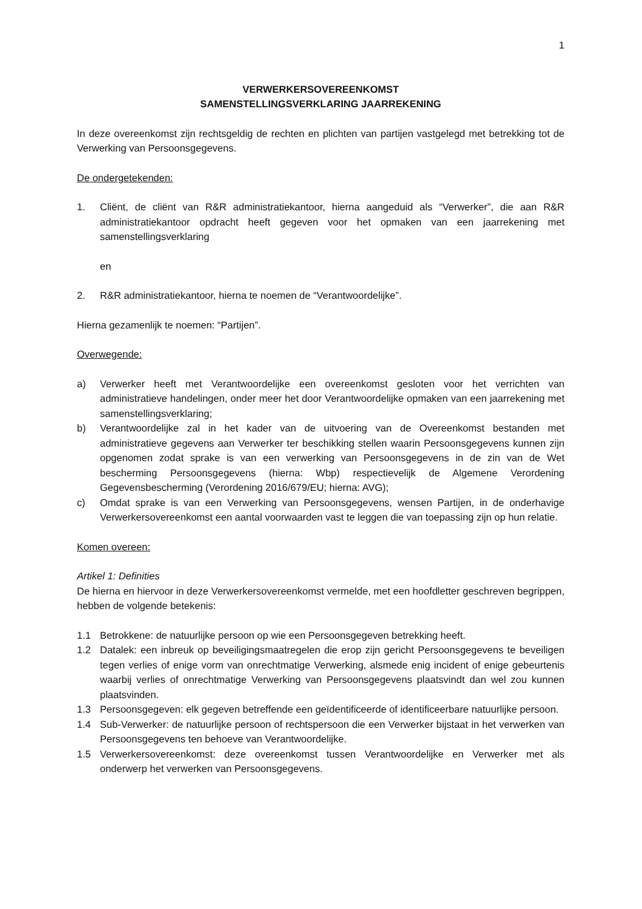1
VERWERKERSOVEREENKOMST
SAMENSTELLINGSVERKLARING JAARREKENING
In deze overeenkomst zijn rechtsgeldig de rechten en plichten van partijen vastgelegd met betrekking tot de Verwerking van Persoonsgegevens.
De ondergetekenden:
1. Cliënt, de cliënt van R&R administratiekantoor, hierna aangeduid als “Verwerker”, die aan R&R administratiekantoor opdracht heeft gegeven voor het opmaken van een jaarrekening met samenstellingsverklaring
en
2. R&R administratiekantoor, hierna te noemen de “Verantwoordelijke”.
Hierna gezamenlijk te noemen: “Partijen”.
Overwegende:
a) Verwerker heeft met Verantwoordelijke een overeenkomst gesloten voor het verrichten van administratieve handelingen, onder meer het door Verantwoordelijke opmaken van een jaarrekening met samenstellingsverklaring;
b) Verantwoordelijke zal in het kader van de uitvoering van de Overeenkomst bestanden met administratieve gegevens aan Verwerker ter beschikking stellen waarin Persoonsgegevens kunnen zijn opgenomen zodat sprake is van een verwerking van Persoonsgegevens in de zin van de Wet bescherming Persoonsgegevens (hierna: Wbp) respectievelijk de Algemene Verordening Gegevensbescherming (Verordening 2016/679/EU; hierna: AVG);
c) Omdat sprake is van een Verwerking van Persoonsgegevens, wensen Partijen, in de onderhavige Verwerkersovereenkomst een aantal voorwaarden vast te leggen die van toepassing zijn op hun relatie.
Komen overeen:
Artikel 1: Definities
De hierna en hiervoor in deze Verwerkersovereenkomst vermelde, met een hoofdletter geschreven begrippen, hebben de volgende betekenis:
1.1 Betrokkene: de natuurlijke persoon op wie een Persoonsgegeven betrekking heeft.
1.2 Datalek: een inbreuk op beveiligingsmaatregelen die erop zijn gericht Persoonsgegevens te beveiligen tegen verlies of enige vorm van onrechtmatige Verwerking, alsmede enig incident of enige gebeurtenis waarbij verlies of onrechtmatige Verwerking van Persoonsgegevens plaatsvindt dan wel zou kunnen plaatsvinden.
1.3 Persoonsgegeven: elk gegeven betreffende een geïdentificeerde of identificeerbare natuurlijke persoon.
1.4 Sub-Verwerker: de natuurlijke persoon of rechtspersoon die een Verwerker bijstaat in het verwerken van Persoonsgegevens ten behoeve van Verantwoordelijke.
1.5 Verwerkersovereenkomst: deze overeenkomst tussen Verantwoordelijke en Verwerker met als onderwerp het verwerken van Persoonsgegevens.